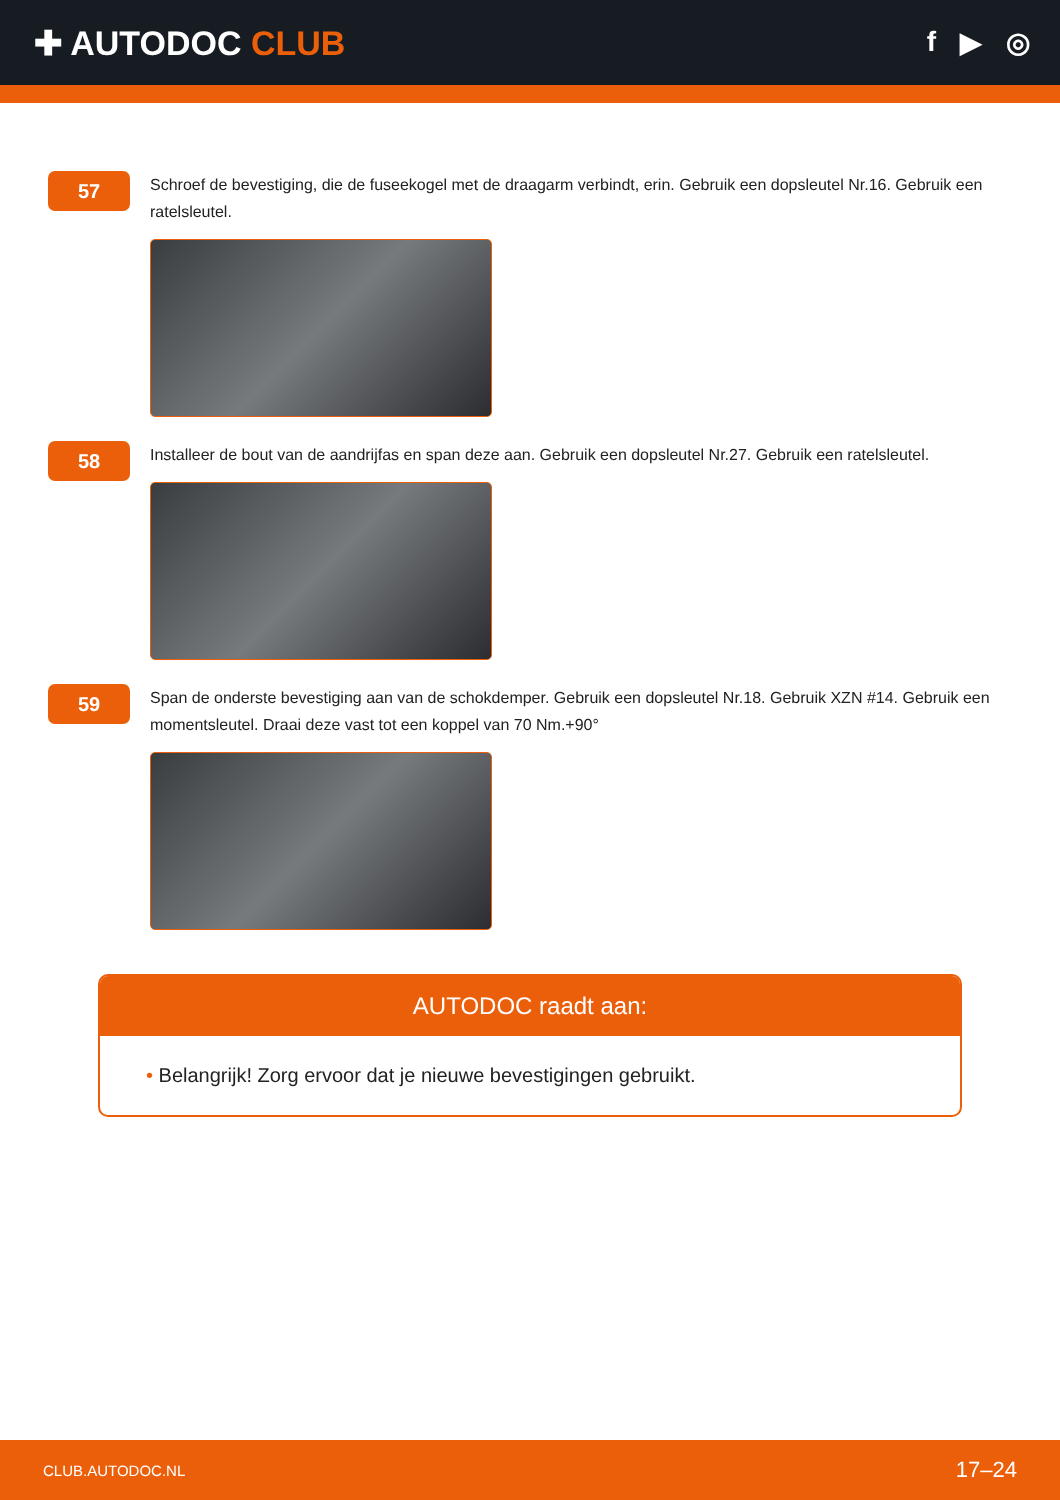✚ AUTODOC CLUB
f ▶ ◎
57
Schroef de bevestiging, die de fuseekogel met de draagarm verbindt, erin. Gebruik een dopsleutel Nr.16. Gebruik een ratelsleutel.
58
Installeer de bout van de aandrijfas en span deze aan. Gebruik een dopsleutel Nr.27. Gebruik een ratelsleutel.
59
Span de onderste bevestiging aan van de schokdemper. Gebruik een dopsleutel Nr.18. Gebruik XZN #14. Gebruik een momentsleutel. Draai deze vast tot een koppel van 70 Nm.+90°
AUTODOC raadt aan:
• Belangrijk! Zorg ervoor dat je nieuwe bevestigingen gebruikt.
CLUB.AUTODOC.NL
17–24